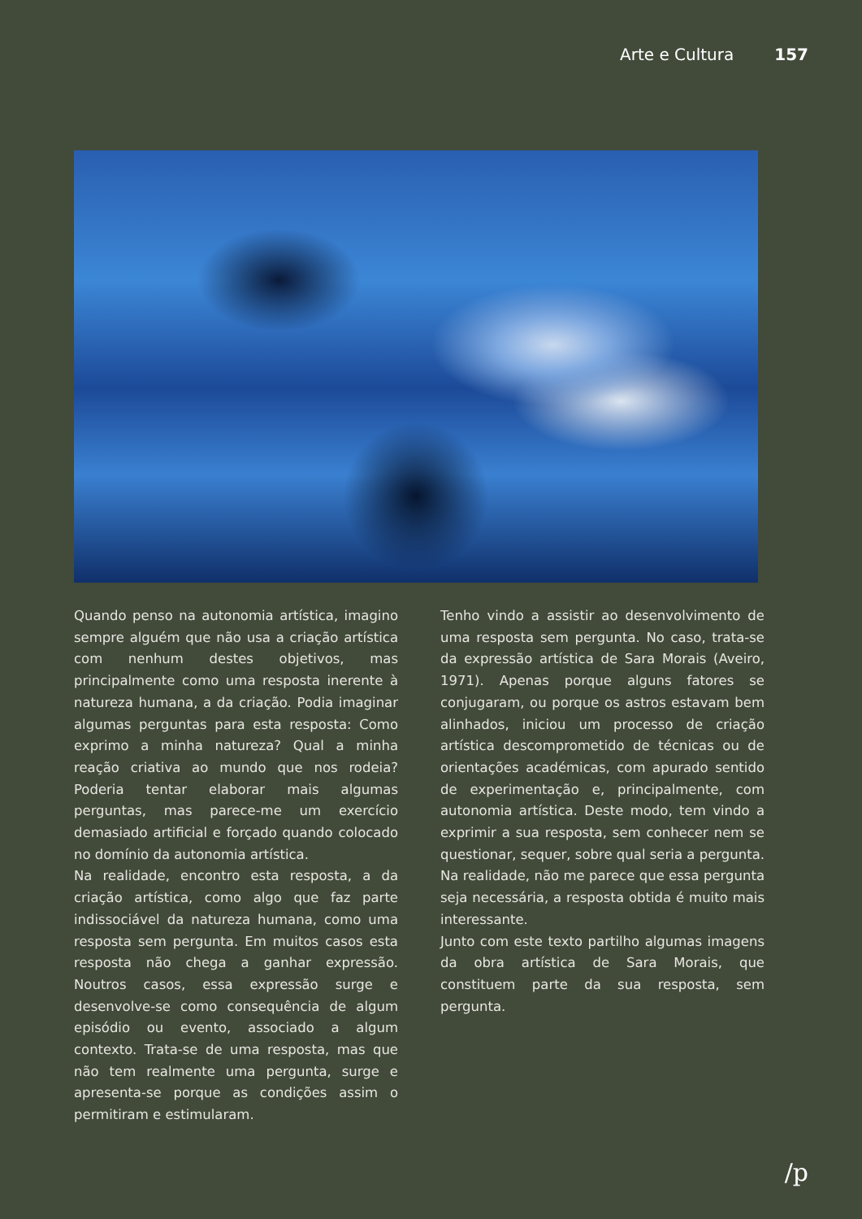Arte e Cultura 157
Quando penso na autonomia artística, imagino sempre alguém que não usa a criação artística com nenhum destes objetivos, mas principalmente como uma resposta inerente à natureza humana, a da criação. Podia imaginar algumas perguntas para esta resposta: Como exprimo a minha natureza? Qual a minha reação criativa ao mundo que nos rodeia? Poderia tentar elaborar mais algumas perguntas, mas parece-me um exercício demasiado artificial e forçado quando colocado no domínio da autonomia artística.
Na realidade, encontro esta resposta, a da criação artística, como algo que faz parte indissociável da natureza humana, como uma resposta sem pergunta. Em muitos casos esta resposta não chega a ganhar expressão. Noutros casos, essa expressão surge e desenvolve-se como consequência de algum episódio ou evento, associado a algum contexto. Trata-se de uma resposta, mas que não tem realmente uma pergunta, surge e apresenta-se porque as condições assim o permitiram e estimularam.
Tenho vindo a assistir ao desenvolvimento de uma resposta sem pergunta. No caso, trata-se da expressão artística de Sara Morais (Aveiro, 1971). Apenas porque alguns fatores se conjugaram, ou porque os astros estavam bem alinhados, iniciou um processo de criação artística descomprometido de técnicas ou de orientações académicas, com apurado sentido de experimentação e, principalmente, com autonomia artística. Deste modo, tem vindo a exprimir a sua resposta, sem conhecer nem se questionar, sequer, sobre qual seria a pergunta. Na realidade, não me parece que essa pergunta seja necessária, a resposta obtida é muito mais interessante.
Junto com este texto partilho algumas imagens da obra artística de Sara Morais, que constituem parte da sua resposta, sem pergunta.
/p